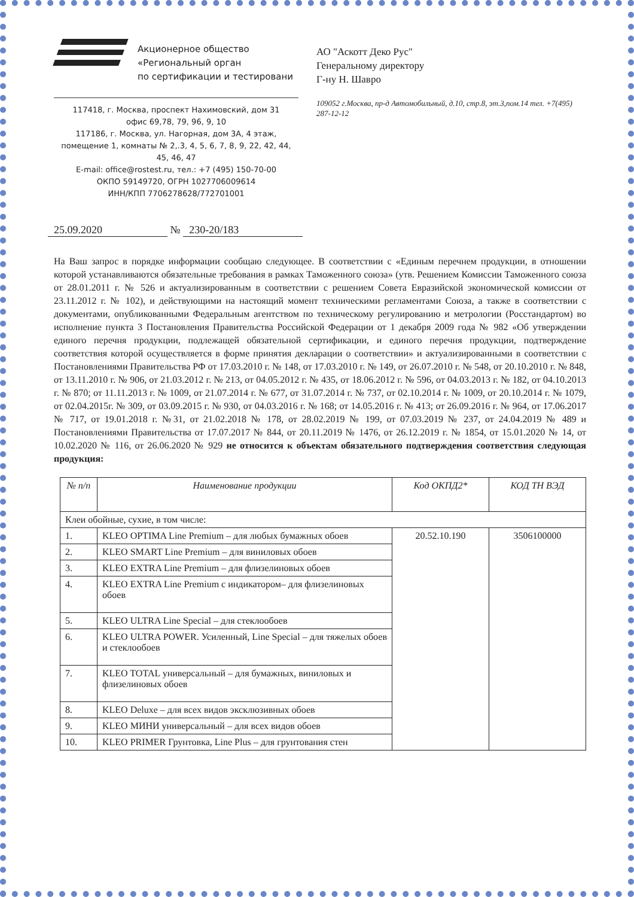Акционерное общество
«Региональный орган
по сертификации и тестировани
117418, г. Москва, проспект Нахимовский, дом 31
офис 69,78, 79, 96, 9, 10
117186, г. Москва, ул. Нагорная, дом 3А, 4 этаж,
помещение 1, комнаты № 2,.3, 4, 5, 6, 7, 8, 9, 22, 42, 44, 45, 46, 47
E-mail: office@rostest.ru, тел.: +7 (495) 150-70-00
ОКПО 59149720, ОГРН 1027706009614
ИНН/КПП 7706278628/772701001
АО "Аскотт Деко Рус"
Генеральному директору
Г-ну Н. Шавро
109052 г.Москва, пр-д Автомобильный, д.10, стр.8, эт.3,пом.14 тел. +7(495) 287-12-12
25.09.2020 № 230-20/183
На Ваш запрос в порядке информации сообщаю следующее. В соответствии с «Единым перечнем продукции, в отношении которой устанавливаются обязательные требования в рамках Таможенного союза» (утв. Решением Комиссии Таможенного союза от 28.01.2011 г. № 526 и актуализированным в соответствии с решением Совета Евразийской экономической комиссии от 23.11.2012 г. № 102), и действующими на настоящий момент техническими регламентами Союза, а также в соответствии с документами, опубликованными Федеральным агентством по техническому регулированию и метрологии (Росстандартом) во исполнение пункта 3 Постановления Правительства Российской Федерации от 1 декабря 2009 года № 982 «Об утверждении единого перечня продукции, подлежащей обязательной сертификации, и единого перечня продукции, подтверждение соответствия которой осуществляется в форме принятия декларации о соответствии» и актуализированными в соответствии с Постановлениями Правительства РФ от 17.03.2010 г. № 148, от 17.03.2010 г. № 149, от 26.07.2010 г. № 548, от 20.10.2010 г. № 848, от 13.11.2010 г. № 906, от 21.03.2012 г. № 213, от 04.05.2012 г. № 435, от 18.06.2012 г. № 596, от 04.03.2013 г. № 182, от 04.10.2013 г. № 870; от 11.11.2013 г. № 1009, от 21.07.2014 г. № 677, от 31.07.2014 г. № 737, от 02.10.2014 г. № 1009, от 20.10.2014 г. № 1079, от 02.04.2015г. № 309, от 03.09.2015 г. № 930, от 04.03.2016 г. № 168; от 14.05.2016 г. № 413; от 26.09.2016 г. № 964, от 17.06.2017 № 717, от 19.01.2018 г. №31, от 21.02.2018 № 178, от 28.02.2019 № 199, от 07.03.2019 № 237, от 24.04.2019 № 489 и Постановлениями Правительства от 17.07.2017 № 844, от 20.11.2019 № 1476, от 26.12.2019 г. № 1854, от 15.01.2020 № 14, от 10.02.2020 № 116, от 26.06.2020 № 929 не относится к объектам обязательного подтверждения соответствия следующая продукция:
| № п/п | Наименование продукции | Код ОКПД2* | КОД ТН ВЭД |
| --- | --- | --- | --- |
| Клеи обойные, сухие, в том числе: | | | |
| 1. | KLEO OPTIMA Line Premium – для любых бумажных обоев | 20.52.10.190 | 3506100000 |
| 2. | KLEO SMART Line Premium – для виниловых обоев | | |
| 3. | KLEO EXTRA Line Premium – для флизелиновых обоев | | |
| 4. | KLEO EXTRA Line Premium с индикатором– для флизелиновых обоев | | |
| 5. | KLEO ULTRA Line Special – для стеклообоев | | |
| 6. | KLEO ULTRA POWER. Усиленный, Line Special – для тяжелых обоев и стеклообоев | | |
| 7. | KLEO TOTAL универсальный – для бумажных, виниловых и флизелиновых обоев | | |
| 8. | KLEO Deluxe – для всех видов эксклюзивных обоев | | |
| 9. | KLEO МИНИ универсальный – для всех видов обоев | | |
| 10. | KLEO PRIMER Грунтовка, Line Plus – для грунтования стен | | |